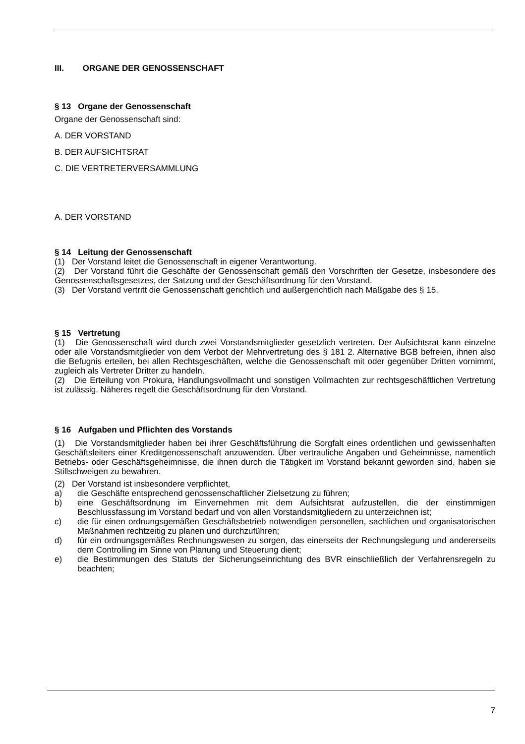III. ORGANE DER GENOSSENSCHAFT
§ 13 Organe der Genossenschaft
Organe der Genossenschaft sind:
A. DER VORSTAND
B. DER AUFSICHTSRAT
C. DIE VERTRETERVERSAMMLUNG
A. DER VORSTAND
§ 14 Leitung der Genossenschaft
(1) Der Vorstand leitet die Genossenschaft in eigener Verantwortung.
(2) Der Vorstand führt die Geschäfte der Genossenschaft gemäß den Vorschriften der Gesetze, insbesondere des Genossenschaftsgesetzes, der Satzung und der Geschäftsordnung für den Vorstand.
(3) Der Vorstand vertritt die Genossenschaft gerichtlich und außergerichtlich nach Maßgabe des § 15.
§ 15 Vertretung
(1) Die Genossenschaft wird durch zwei Vorstandsmitglieder gesetzlich vertreten. Der Aufsichtsrat kann einzelne oder alle Vorstandsmitglieder von dem Verbot der Mehrvertretung des § 181 2. Alternative BGB befreien, ihnen also die Befugnis erteilen, bei allen Rechtsgeschäften, welche die Genossenschaft mit oder gegenüber Dritten vornimmt, zugleich als Vertreter Dritter zu handeln.
(2) Die Erteilung von Prokura, Handlungsvollmacht und sonstigen Vollmachten zur rechtsgeschäftlichen Vertretung ist zulässig. Näheres regelt die Geschäftsordnung für den Vorstand.
§ 16 Aufgaben und Pflichten des Vorstands
(1) Die Vorstandsmitglieder haben bei ihrer Geschäftsführung die Sorgfalt eines ordentlichen und gewissenhaften Geschäftsleiters einer Kreditgenossenschaft anzuwenden. Über vertrauliche Angaben und Geheimnisse, namentlich Betriebs- oder Geschäftsgeheimnisse, die ihnen durch die Tätigkeit im Vorstand bekannt geworden sind, haben sie Stillschweigen zu bewahren.
(2) Der Vorstand ist insbesondere verpflichtet,
a) die Geschäfte entsprechend genossenschaftlicher Zielsetzung zu führen;
b) eine Geschäftsordnung im Einvernehmen mit dem Aufsichtsrat aufzustellen, die der einstimmigen Beschlussfassung im Vorstand bedarf und von allen Vorstandsmitgliedern zu unterzeichnen ist;
c) die für einen ordnungsgemäßen Geschäftsbetrieb notwendigen personellen, sachlichen und organisatorischen Maßnahmen rechtzeitig zu planen und durchzuführen;
d) für ein ordnungsgemäßes Rechnungswesen zu sorgen, das einerseits der Rechnungslegung und andererseits dem Controlling im Sinne von Planung und Steuerung dient;
e) die Bestimmungen des Statuts der Sicherungseinrichtung des BVR einschließlich der Verfahrensregeln zu beachten;
7